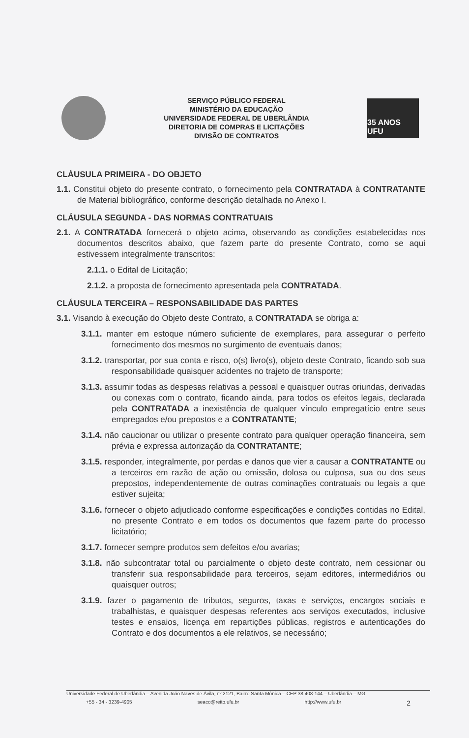SERVIÇO PÚBLICO FEDERAL
MINISTÉRIO DA EDUCAÇÃO
UNIVERSIDADE FEDERAL DE UBERLÂNDIA
DIRETORIA DE COMPRAS E LICITAÇÕES
DIVISÃO DE CONTRATOS
35 ANOS UFU
CLÁUSULA PRIMEIRA - DO OBJETO
1.1. Constitui objeto do presente contrato, o fornecimento pela CONTRATADA à CONTRATANTE de Material bibliográfico, conforme descrição detalhada no Anexo I.
CLÁUSULA SEGUNDA - DAS NORMAS CONTRATUAIS
2.1. A CONTRATADA fornecerá o objeto acima, observando as condições estabelecidas nos documentos descritos abaixo, que fazem parte do presente Contrato, como se aqui estivessem integralmente transcritos:
2.1.1. o Edital de Licitação;
2.1.2. a proposta de fornecimento apresentada pela CONTRATADA.
CLÁUSULA TERCEIRA – RESPONSABILIDADE DAS PARTES
3.1. Visando à execução do Objeto deste Contrato, a CONTRATADA se obriga a:
3.1.1. manter em estoque número suficiente de exemplares, para assegurar o perfeito fornecimento dos mesmos no surgimento de eventuais danos;
3.1.2. transportar, por sua conta e risco, o(s) livro(s), objeto deste Contrato, ficando sob sua responsabilidade quaisquer acidentes no trajeto de transporte;
3.1.3. assumir todas as despesas relativas a pessoal e quaisquer outras oriundas, derivadas ou conexas com o contrato, ficando ainda, para todos os efeitos legais, declarada pela CONTRATADA a inexistência de qualquer vínculo empregatício entre seus empregados e/ou prepostos e a CONTRATANTE;
3.1.4. não caucionar ou utilizar o presente contrato para qualquer operação financeira, sem prévia e expressa autorização da CONTRATANTE;
3.1.5. responder, integralmente, por perdas e danos que vier a causar a CONTRATANTE ou a terceiros em razão de ação ou omissão, dolosa ou culposa, sua ou dos seus prepostos, independentemente de outras cominações contratuais ou legais a que estiver sujeita;
3.1.6. fornecer o objeto adjudicado conforme especificações e condições contidas no Edital, no presente Contrato e em todos os documentos que fazem parte do processo licitatório;
3.1.7. fornecer sempre produtos sem defeitos e/ou avarias;
3.1.8. não subcontratar total ou parcialmente o objeto deste contrato, nem cessionar ou transferir sua responsabilidade para terceiros, sejam editores, intermediários ou quaisquer outros;
3.1.9. fazer o pagamento de tributos, seguros, taxas e serviços, encargos sociais e trabalhistas, e quaisquer despesas referentes aos serviços executados, inclusive testes e ensaios, licença em repartições públicas, registros e autenticações do Contrato e dos documentos a ele relativos, se necessário;
Universidade Federal de Uberlândia – Avenida João Naves de Ávila, nº 2121, Bairro Santa Mônica – CEP 38.408-144 – Uberlândia – MG
+55 - 34 - 3239-4905 seaco@reito.ufu.br http://www.ufu.br 2